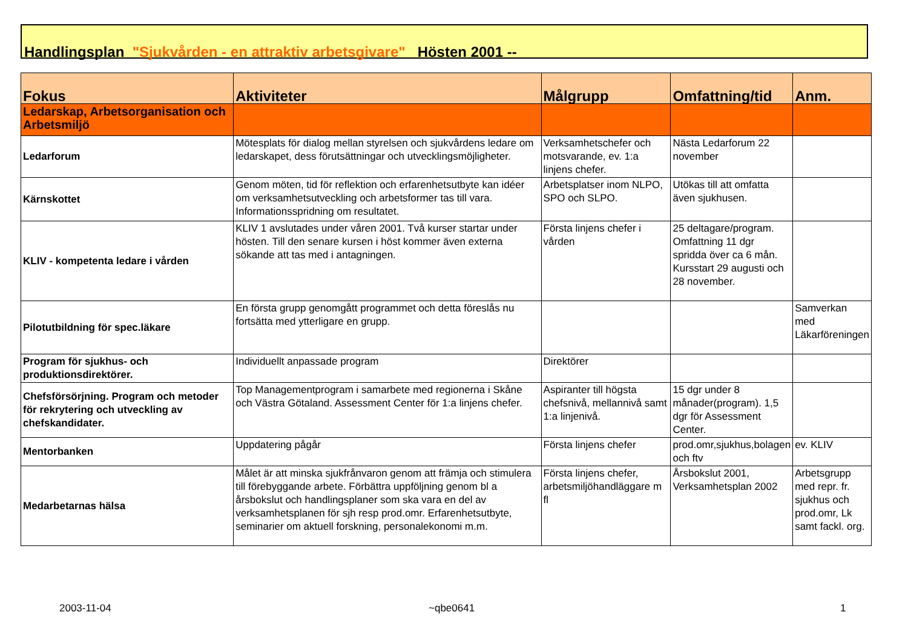Handlingsplan "Sjukvården - en attraktiv arbetsgivare" Hösten 2001 --
| Fokus | Aktiviteter | Målgrupp | Omfattning/tid | Anm. |
| --- | --- | --- | --- | --- |
| Ledarskap, Arbetsorganisation och Arbetsmiljö | | | | |
| Ledarforum | Mötesplats för dialog mellan styrelsen och sjukvårdens ledare om ledarskapet, dess förutsättningar och utvecklingsmöjligheter. | Verksamhetschefer och motsvarande, ev. 1:a linjens chefer. | Nästa Ledarforum 22 november | |
| Kärnskottet | Genom möten, tid för reflektion och erfarenhetsutbyte kan idéer om verksamhetsutveckling och arbetsformer tas till vara. Informationsspridning om resultatet. | Arbetsplatser inom NLPO, SPO och SLPO. | Utökas till att omfatta även sjukhusen. | |
| KLIV - kompetenta ledare i vården | KLIV 1 avslutades under våren 2001. Två kurser startar under hösten. Till den senare kursen i höst kommer även externa sökande att tas med i antagningen. | Första linjens chefer i vården | 25 deltagare/program. Omfattning 11 dgr spridda över ca 6 mån. Kursstart 29 augusti och 28 november. | |
| Pilotutbildning för spec.läkare | En första grupp genomgått programmet och detta föreslås nu fortsätta med ytterligare en grupp. | | | Samverkan med Läkarföreningen |
| Program för sjukhus- och produktionsdirektörer. | Individuellt anpassade program | Direktörer | | |
| Chefsförsörjning. Program och metoder för rekrytering och utveckling av chefskandidater. | Top Managementprogram i samarbete med regionerna i Skåne och Västra Götaland. Assessment Center för 1:a linjens chefer. | Aspiranter till högsta chefsnivå, mellannivå samt 1:a linjenivå. | 15 dgr under 8 månader(program). 1,5 dgr för Assessment Center. | |
| Mentorbanken | Uppdatering pågår | Första linjens chefer | prod.omr,sjukhus,bolagen och ftv | ev. KLIV |
| Medarbetarnas hälsa | Målet är att minska sjukfrånvaron genom att främja och stimulera till förebyggande arbete. Förbättra uppföljning genom bl a årsbokslut och handlingsplaner som ska vara en del av verksamhetsplanen för sjh resp prod.omr. Erfarenhetsutbyte, seminarier om aktuell forskning, personalekonomi m.m. | Första linjens chefer, arbetsmiljöhandläggare m fl | Årsbokslut 2001, Verksamhetsplan 2002 | Arbetsgrupp med repr. fr. sjukhus och prod.omr, Lk samt fackl. org. |
2003-11-04 ~qbe0641 1